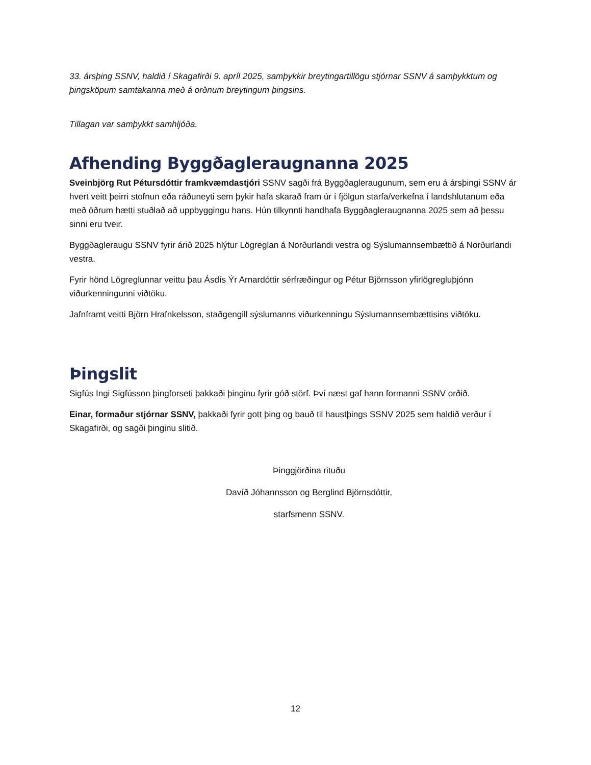33. ársþing SSNV, haldið í Skagafirði 9. apríl 2025, samþykkir breytingartillögu stjórnar SSNV á samþykktum og þingsköpum samtakanna með á orðnum breytingum þingsins.
Tillagan var samþykkt samhljóða.
Afhending Byggðagleraugnanna 2025
Sveinbjörg Rut Pétursdóttir framkvæmdastjóri SSNV sagði frá Byggðagleraugunum, sem eru á ársþingi SSNV ár hvert veitt þeirri stofnun eða ráðuneyti sem þykir hafa skarað fram úr í fjölgun starfa/verkefna í landshlutanum eða með öðrum hætti stuðlað að uppbyggingu hans. Hún tilkynnti handhafa Byggðagleraugnanna 2025 sem að þessu sinni eru tveir.
Byggðagleraugu SSNV fyrir árið 2025 hlýtur Lögreglan á Norðurlandi vestra og Sýslumannsembættið á Norðurlandi vestra.
Fyrir hönd Lögreglunnar veittu þau Ásdís Ýr Arnardóttir sérfræðingur og Pétur Björnsson yfirlögregluþjónn viðurkenningunni viðtöku.
Jafnframt veitti Björn Hrafnkelsson, staðgengill sýslumanns viðurkenningu Sýslumannsembættisins viðtöku.
Þingslit
Sigfús Ingi Sigfússon þingforseti þakkaði þinginu fyrir góð störf. Því næst gaf hann formanni SSNV orðið.
Einar, formaður stjórnar SSNV, þakkaði fyrir gott þing og bauð til haustþings SSNV 2025 sem haldið verður í Skagafirði, og sagði þinginu slitið.
Þinggjörðina rituðu
Davíð Jóhannsson og Berglind Björnsdóttir,
starfsmenn SSNV.
12